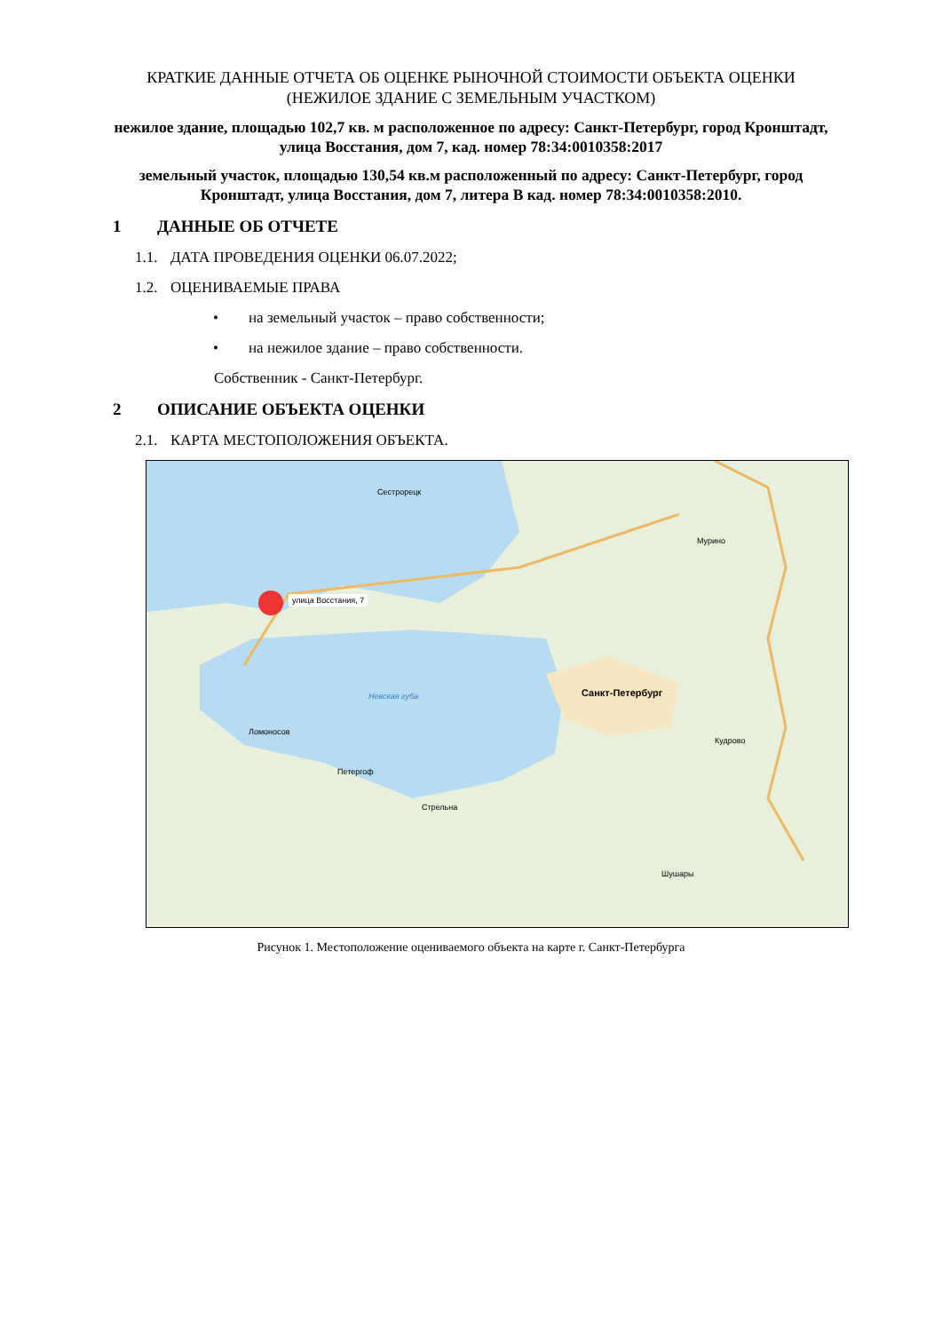КРАТКИЕ ДАННЫЕ ОТЧЕТА ОБ ОЦЕНКЕ РЫНОЧНОЙ СТОИМОСТИ ОБЪЕКТА ОЦЕНКИ
(НЕЖИЛОЕ ЗДАНИЕ С ЗЕМЕЛЬНЫМ УЧАСТКОМ)
нежилое здание, площадью 102,7 кв. м расположенное по адресу: Санкт-Петербург, город Кронштадт, улица Восстания, дом 7, кад. номер 78:34:0010358:2017
земельный участок, площадью 130,54 кв.м расположенный по адресу: Санкт-Петербург, город Кронштадт, улица Восстания, дом 7, литера В кад. номер 78:34:0010358:2010.
1 ДАННЫЕ ОБ ОТЧЕТЕ
1.1. ДАТА ПРОВЕДЕНИЯ ОЦЕНКИ 06.07.2022;
1.2. ОЦЕНИВАЕМЫЕ ПРАВА
• на земельный участок – право собственности;
• на нежилое здание – право собственности.
Собственник - Санкт-Петербург.
2 ОПИСАНИЕ ОБЪЕКТА ОЦЕНКИ
2.1. КАРТА МЕСТОПОЛОЖЕНИЯ ОБЪЕКТА.
улица Восстания, 7
Сестрорецк
Санкт-Петербург
Невская губа
Ломоносов
Петергоф
Стрельна
Шушары
Кудрово
Мурино
Рисунок 1. Местоположение оцениваемого объекта на карте г. Санкт-Петербурга